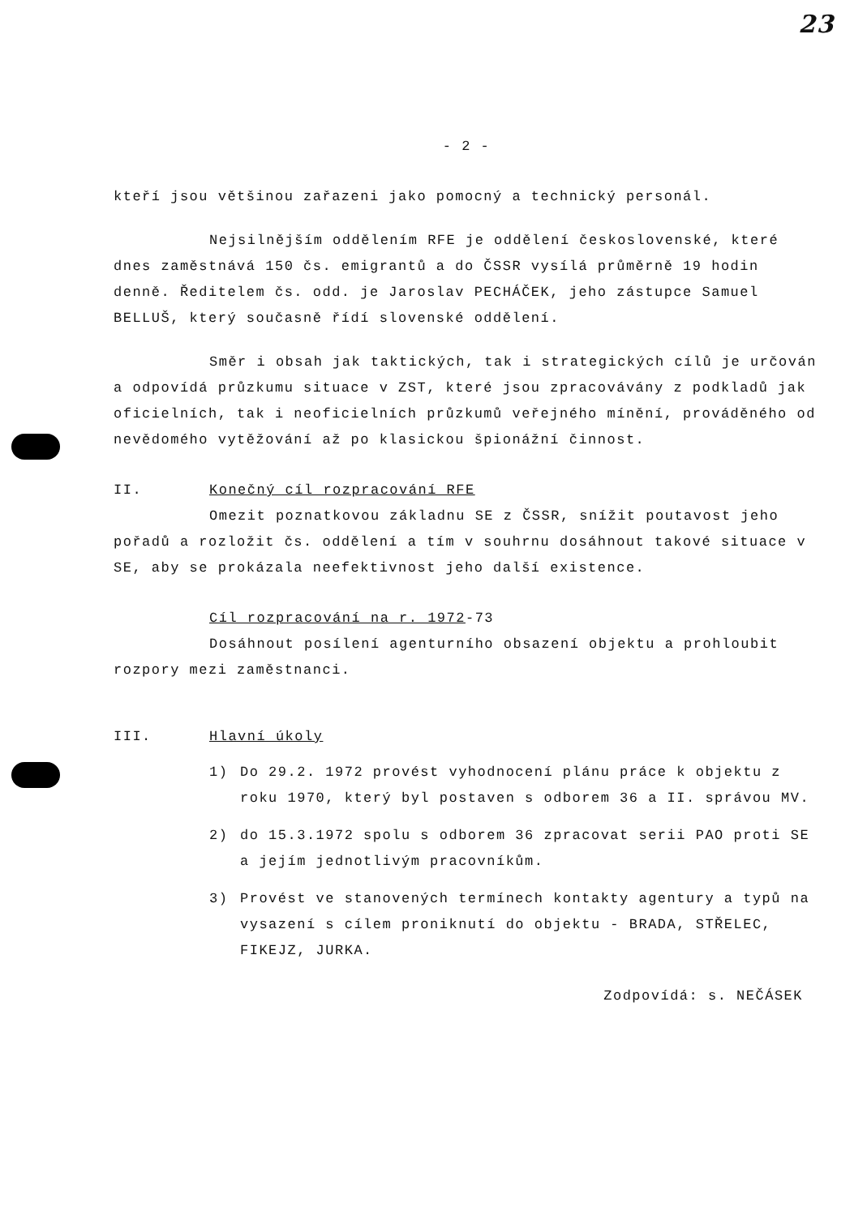23
- 2 -
kteří jsou většinou zařazeni jako pomocný a technický personál.
Nejsilnějším oddělením RFE je oddělení československé, které dnes zaměstnává 150 čs. emigrantů a do ČSSR vysílá průměrně 19 hodin denně. Ředitelem čs. odd. je Jaroslav PECHÁČEK, jeho zástupce Samuel BELLUŠ, který současně řídí slovenské oddělení.
Směr i obsah jak taktických, tak i strategických cílů je určován a odpovídá průzkumu situace v ZST, které jsou zpracovávány z podkladů jak oficielních, tak i neoficielních průzkumů veřejného mínění, prováděného od nevědomého vytěžování až po klasickou špionážní činnost.
II. Konečný cíl rozpracování RFE
Omezit poznatkovou základnu SE z ČSSR, snížit poutavost jeho pořadů a rozložit čs. oddělení a tím v souhrnu dosáhnout takové situace v SE, aby se prokázala neefektivnost jeho další existence.
Cíl rozpracování na r. 1972-73
Dosáhnout posílení agenturního obsazení objektu a prohloubit rozpory mezi zaměstnanci.
III. Hlavní úkoly
1) Do 29.2. 1972 provést vyhodnocení plánu práce k objektu z roku 1970, který byl postaven s odborem 36 a II. správou MV.
2) do 15.3.1972 spolu s odborem 36 zpracovat serii PAO proti SE a jejím jednotlivým pracovníkům.
3) Provést ve stanovených termínech kontakty agentury a typů na vysazení s cílem proniknutí do objektu - BRADA, STŘELEC, FIKEJZ, JURKA.
Zodpovídá: s. NEČÁSEK